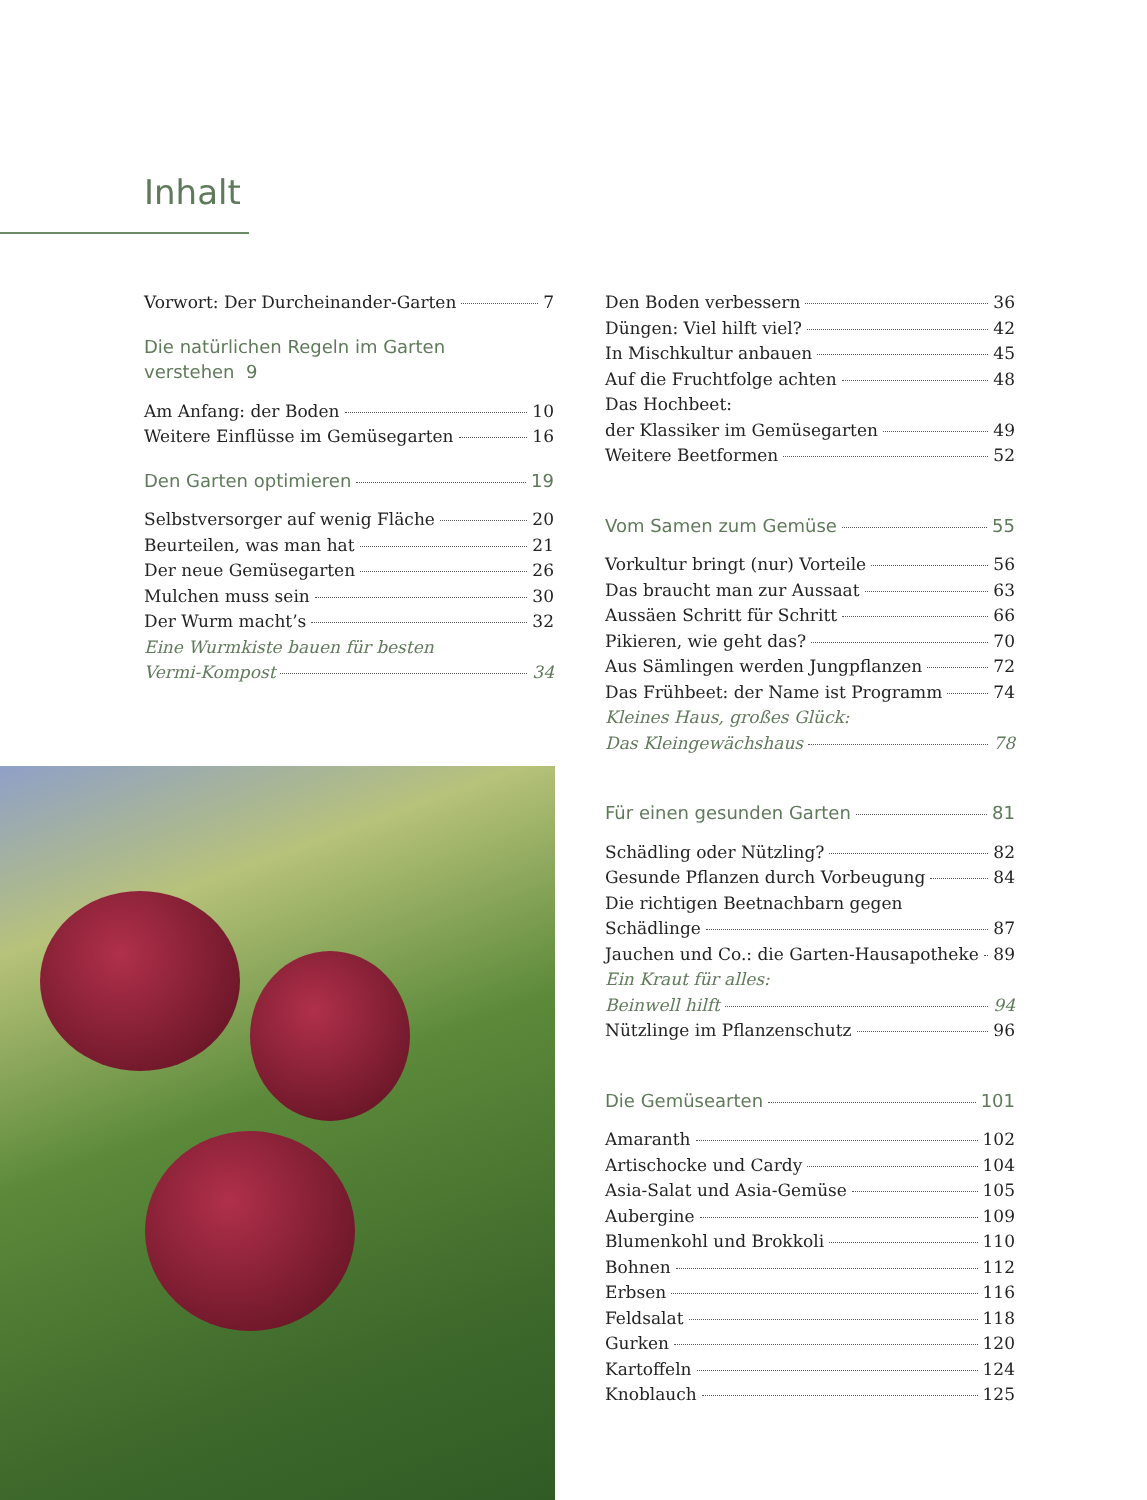Inhalt
Vorwort: Der Durcheinander-Garten 7
Die natürlichen Regeln im Garten verstehen 9
Am Anfang: der Boden 10
Weitere Einflüsse im Gemüsegarten 16
Den Garten optimieren 19
Selbstversorger auf wenig Fläche 20
Beurteilen, was man hat 21
Der neue Gemüsegarten 26
Mulchen muss sein 30
Der Wurm macht’s 32
Eine Wurmkiste bauen für besten
Vermi-Kompost 34
Den Boden verbessern 36
Düngen: Viel hilft viel? 42
In Mischkultur anbauen 45
Auf die Fruchtfolge achten 48
Das Hochbeet:
der Klassiker im Gemüsegarten 49
Weitere Beetformen 52
Vom Samen zum Gemüse 55
Vorkultur bringt (nur) Vorteile 56
Das braucht man zur Aussaat 63
Aussäen Schritt für Schritt 66
Pikieren, wie geht das? 70
Aus Sämlingen werden Jungpflanzen 72
Das Frühbeet: der Name ist Programm 74
Kleines Haus, großes Glück:
Das Kleingewächshaus 78
Für einen gesunden Garten 81
Schädling oder Nützling? 82
Gesunde Pflanzen durch Vorbeugung 84
Die richtigen Beetnachbarn gegen
Schädlinge 87
Jauchen und Co.: die Garten-Hausapotheke 89
Ein Kraut für alles:
Beinwell hilft 94
Nützlinge im Pflanzenschutz 96
Die Gemüsearten 101
Amaranth 102
Artischocke und Cardy 104
Asia-Salat und Asia-Gemüse 105
Aubergine 109
Blumenkohl und Brokkoli 110
Bohnen 112
Erbsen 116
Feldsalat 118
Gurken 120
Kartoffeln 124
Knoblauch 125